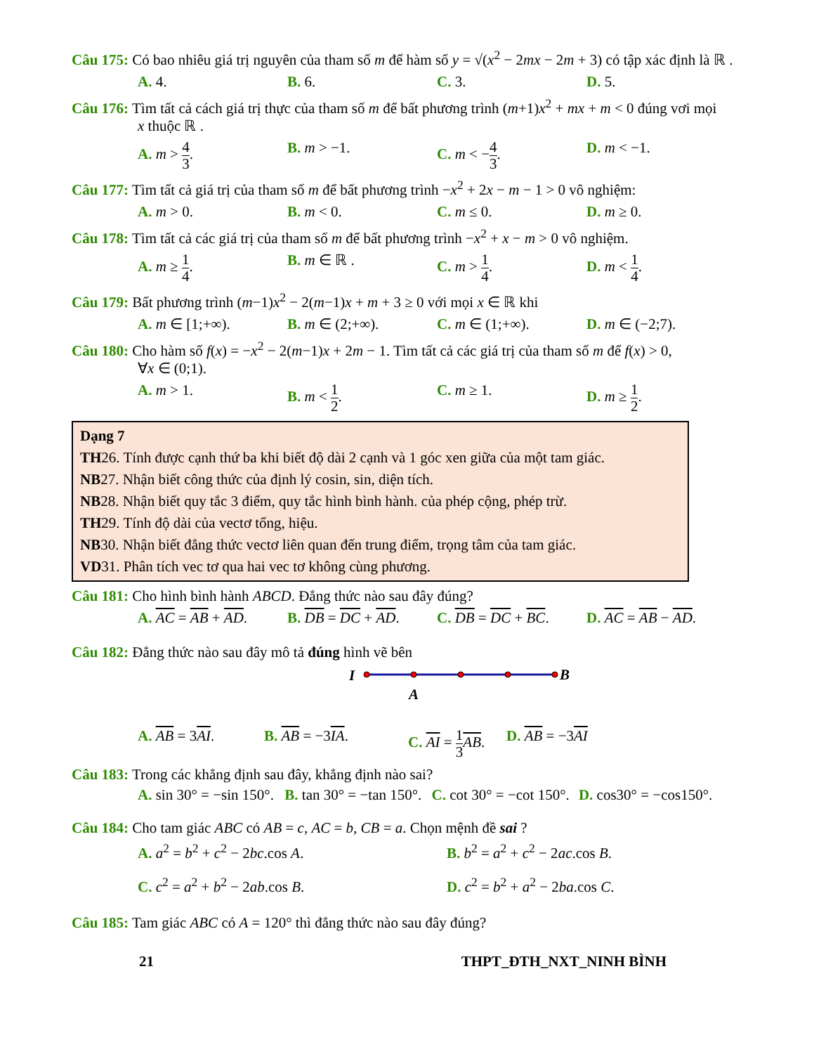Câu 175: Có bao nhiêu giá trị nguyên của tham số m để hàm số y = √(x<sup>2</sup> − 2mx − 2m + 3) có tập xác định là ℝ .
A. 4. B. 6. C. 3. D. 5.
Câu 176: Tìm tất cả cách giá trị thực của tham số m để bất phương trình (m+1)x<sup>2</sup> + mx + m < 0 đúng vơi mọi
x thuộc ℝ .
A. m > 4 3. B. m > −1. C. m < −4 3. D. m < −1.
Câu 177: Tìm tất cả giá trị của tham số m để bất phương trình −x<sup>2</sup> + 2x − m − 1 > 0 vô nghiệm:
A. m > 0. B. m < 0. C. m ≤ 0. D. m ≥ 0.
Câu 178: Tìm tất cả các giá trị của tham số m để bất phương trình −x<sup>2</sup> + x − m > 0 vô nghiệm.
A. m ≥ 1 4. B. m ∈ ℝ . C. m > 1 4. D. m < 1 4.
Câu 179: Bất phương trình (m−1)x<sup>2</sup> − 2(m−1)x + m + 3 ≥ 0 với mọi x ∈ ℝ khi
A. m ∈ [1;+∞). B. m ∈ (2;+∞). C. m ∈ (1;+∞). D. m ∈ (−2;7).
Câu 180: Cho hàm số f(x) = −x<sup>2</sup> − 2(m−1)x + 2m − 1. Tìm tất cả các giá trị của tham số m để f(x) > 0,
∀x ∈ (0;1).
A. m > 1. B. m < 1 2. C. m ≥ 1. D. m ≥ 1 2.
Dạng 7
TH26. Tính được cạnh thứ ba khi biết độ dài 2 cạnh và 1 góc xen giữa của một tam giác.
NB27. Nhận biết công thức của định lý cosin, sin, diện tích.
NB28. Nhận biết quy tắc 3 điểm, quy tắc hình bình hành. của phép cộng, phép trừ.
TH29. Tính độ dài của vectơ tổng, hiệu.
NB30. Nhận biết đẳng thức vectơ liên quan đến trung điểm, trọng tâm của tam giác.
VD31. Phân tích vec tơ qua hai vec tơ không cùng phương.
Câu 181: Cho hình bình hành ABCD. Đẳng thức nào sau đây đúng?
A. AC = AB + AD. B. DB = DC + AD. C. DB = DC + BC. D. AC = AB − AD.
Câu 182: Đẳng thức nào sau đây mô tả đúng hình vẽ bên
I
B
A
A. AB = 3AI. B. AB = −3IA. C. AI = 1 3 AB.
D. AB = −3AI
Câu 183: Trong các khẳng định sau đây, khẳng định nào sai?
A. sin 30° = −sin 150°.
B. tan 30° = −tan 150°.
C. cot 30° = −cot 150°.
D. cos30° = −cos150°.
Câu 184: Cho tam giác ABC có AB = c, AC = b, CB = a. Chọn mệnh đề sai ?
A. a<sup>2</sup> = b<sup>2</sup> + c<sup>2</sup> − 2bc.cos A.
B. b<sup>2</sup> = a<sup>2</sup> + c<sup>2</sup> − 2ac.cos B.
C. c<sup>2</sup> = a<sup>2</sup> + b<sup>2</sup> − 2ab.cos B.
D. c<sup>2</sup> = b<sup>2</sup> + a<sup>2</sup> − 2ba.cos C.
Câu 185: Tam giác ABC có A = 120° thì đẳng thức nào sau đây đúng?
21 THPT_ĐTH_NXT_NINH BÌNH